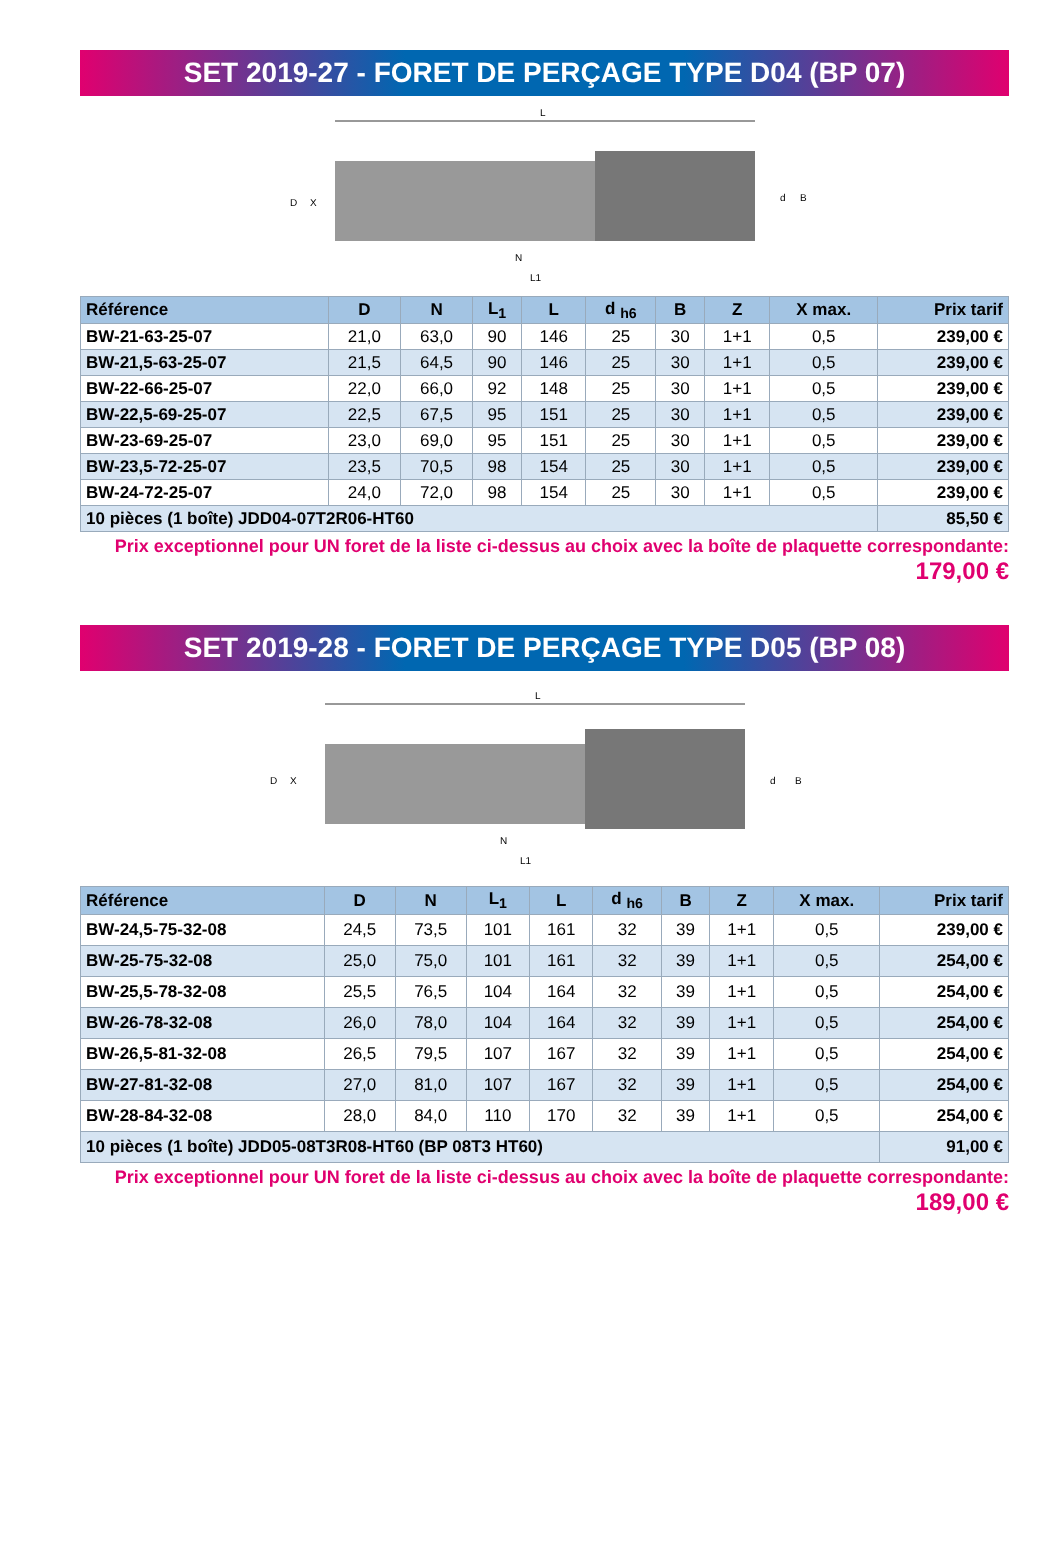SET 2019-27 - FORET DE PERÇAGE TYPE D04 (BP 07)
L
N
L1
D
X
d
B
| Référence | D | N | L<sub>1</sub> | L | d <sub>h6</sub> | B | Z | X max. | Prix tarif |
| --- | --- | --- | --- | --- | --- | --- | --- | --- | --- |
| BW-21-63-25-07 | 21,0 | 63,0 | 90 | 146 | 25 | 30 | 1+1 | 0,5 | 239,00 € |
| BW-21,5-63-25-07 | 21,5 | 64,5 | 90 | 146 | 25 | 30 | 1+1 | 0,5 | 239,00 € |
| BW-22-66-25-07 | 22,0 | 66,0 | 92 | 148 | 25 | 30 | 1+1 | 0,5 | 239,00 € |
| BW-22,5-69-25-07 | 22,5 | 67,5 | 95 | 151 | 25 | 30 | 1+1 | 0,5 | 239,00 € |
| BW-23-69-25-07 | 23,0 | 69,0 | 95 | 151 | 25 | 30 | 1+1 | 0,5 | 239,00 € |
| BW-23,5-72-25-07 | 23,5 | 70,5 | 98 | 154 | 25 | 30 | 1+1 | 0,5 | 239,00 € |
| BW-24-72-25-07 | 24,0 | 72,0 | 98 | 154 | 25 | 30 | 1+1 | 0,5 | 239,00 € |
| 10 pièces (1 boîte) JDD04-07T2R06-HT60 | | | | | | | | | 85,50 € |
Prix exceptionnel pour UN foret de la liste ci-dessus au choix avec la boîte de plaquette correspondante:
179,00 €
SET 2019-28 - FORET DE PERÇAGE TYPE D05 (BP 08)
L
N
L1
D
X
d
B
| Référence | D | N | L<sub>1</sub> | L | d <sub>h6</sub> | B | Z | X max. | Prix tarif |
| --- | --- | --- | --- | --- | --- | --- | --- | --- | --- |
| BW-24,5-75-32-08 | 24,5 | 73,5 | 101 | 161 | 32 | 39 | 1+1 | 0,5 | 239,00 € |
| BW-25-75-32-08 | 25,0 | 75,0 | 101 | 161 | 32 | 39 | 1+1 | 0,5 | 254,00 € |
| BW-25,5-78-32-08 | 25,5 | 76,5 | 104 | 164 | 32 | 39 | 1+1 | 0,5 | 254,00 € |
| BW-26-78-32-08 | 26,0 | 78,0 | 104 | 164 | 32 | 39 | 1+1 | 0,5 | 254,00 € |
| BW-26,5-81-32-08 | 26,5 | 79,5 | 107 | 167 | 32 | 39 | 1+1 | 0,5 | 254,00 € |
| BW-27-81-32-08 | 27,0 | 81,0 | 107 | 167 | 32 | 39 | 1+1 | 0,5 | 254,00 € |
| BW-28-84-32-08 | 28,0 | 84,0 | 110 | 170 | 32 | 39 | 1+1 | 0,5 | 254,00 € |
| 10 pièces (1 boîte) JDD05-08T3R08-HT60 (BP 08T3 HT60) | | | | | | | | | 91,00 € |
Prix exceptionnel pour UN foret de la liste ci-dessus au choix avec la boîte de plaquette correspondante:
189,00 €